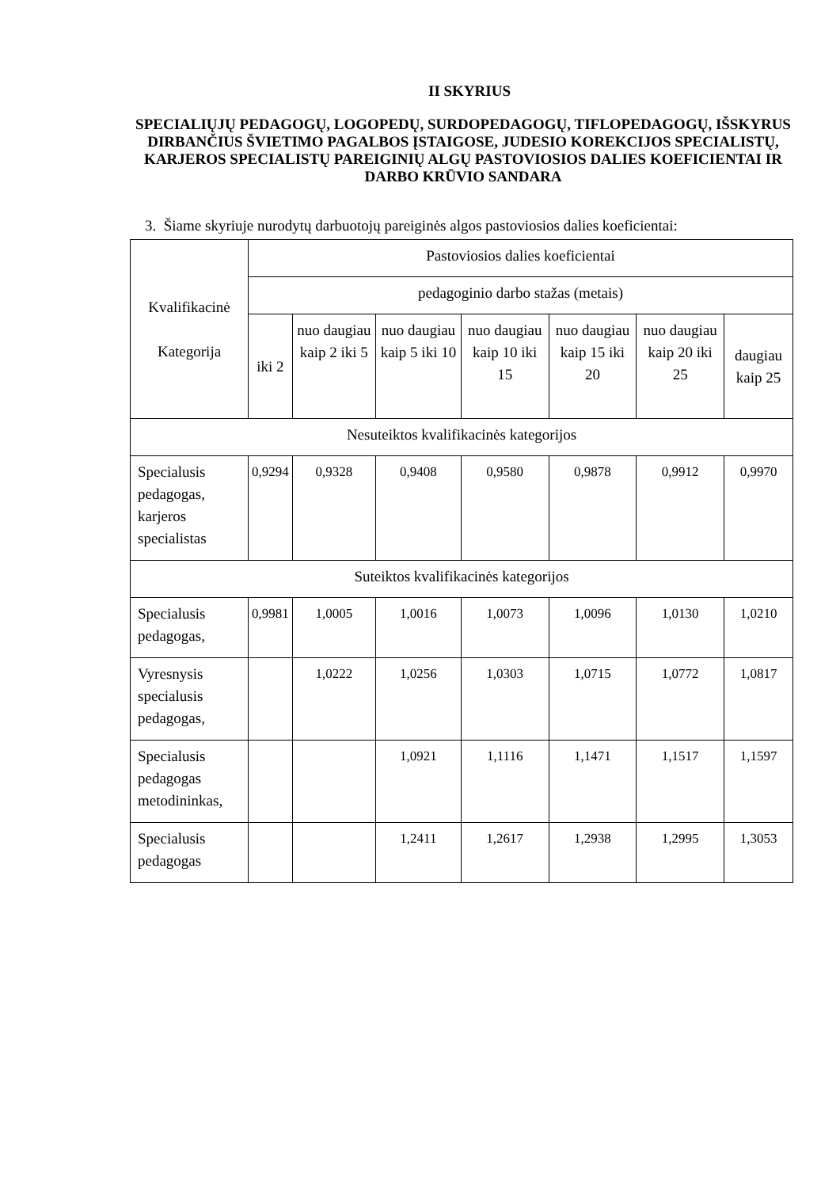II SKYRIUS
SPECIALIŲJŲ PEDAGOGŲ, LOGOPEDŲ, SURDOPEDAGOGŲ, TIFLOPEDAGOGŲ, IŠSKYRUS DIRBANČIUS ŠVIETIMO PAGALBOS ĮSTAIGOSE, JUDESIO KOREKCIJOS SPECIALISTŲ, KARJEROS SPECIALISTŲ PAREIGINIŲ ALGŲ PASTOVIOSIOS DALIES KOEFICIENTAI IR DARBO KRŪVIO SANDARA
3. Šiame skyriuje nurodytų darbuotojų pareiginės algos pastoviosios dalies koeficientai:
| Kvalifikacinė Kategorija | Pastoviosios dalies koeficientai | | | | | | |
| | pedagoginio darbo stažas (metais) | | | | | | |
| | iki 2 | nuo daugiau kaip 2 iki 5 | nuo daugiau kaip 5 iki 10 | nuo daugiau kaip 10 iki 15 | nuo daugiau kaip 15 iki 20 | nuo daugiau kaip 20 iki 25 | daugiau kaip 25 |
| Nesuteiktos kvalifikacinės kategorijos | | | | | | | |
| Specialusis pedagogas, karjeros specialistas | 0,9294 | 0,9328 | 0,9408 | 0,9580 | 0,9878 | 0,9912 | 0,9970 |
| Suteiktos kvalifikacinės kategorijos | | | | | | | |
| Specialusis pedagogas, | 0,9981 | 1,0005 | 1,0016 | 1,0073 | 1,0096 | 1,0130 | 1,0210 |
| Vyresnysis specialusis pedagogas, | | 1,0222 | 1,0256 | 1,0303 | 1,0715 | 1,0772 | 1,0817 |
| Specialusis pedagogas metodininkas, | | | 1,0921 | 1,1116 | 1,1471 | 1,1517 | 1,1597 |
| Specialusis pedagogas | | | 1,2411 | 1,2617 | 1,2938 | 1,2995 | 1,3053 |